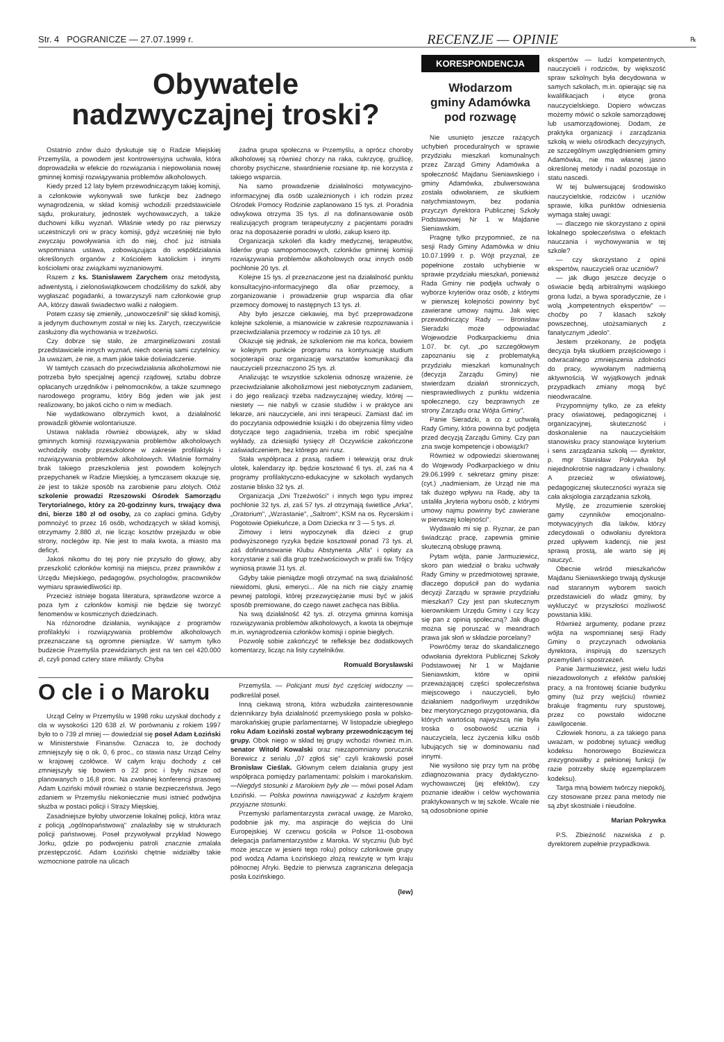Str. 4 POGRANICZE — 27.07.1999 r.
RECENZJE — OPINIE
℞
Obywatele
nadzwyczajnej troski?
Ostatnio znów dużo dyskutuje się o Radzie Miejskiej Przemyśla, a powodem jest kontrowersyjna uchwała, która doprowadziła w efekcie do rozwiązania i niepowołania nowej gminnej komisji rozwiązywania problemów alkoholowych.
Kiedy przed 12 laty byłem przewodniczącym takiej komisji, a członkowie wykonywali swe funkcje bez żadnego wynagrodzenia, w skład komisji wchodzili przedstawiciele sądu, prokuratury, jednostek wychowawczych, a także duchowni kilku wyznań. Właśnie wtedy po raz pierwszy uczestniczyli oni w pracy komisji, gdyż wcześniej nie było zwyczaju powoływania ich do niej, choć już istniała wspomniana ustawa, zobowiązująca do współdziałania określonych organów z Kościołem katolickim i innymi kościołami oraz związkami wyznaniowymi.
Razem z ks. Stanisławem Zarychem oraz metodystą, adwentystą, i zielonoświątkowcem chodziliśmy do szkół, aby wygłaszać pogadanki, a towarzyszyli nam członkowie grup AA, którzy dawali świadectwo walki z nałogiem.
Potem czasy się zmieniły, „unowocześnił" się skład komisji, a jedynym duchownym został w niej ks. Zarych, rzeczywiście zasłużony dla wychowania w trzeźwości.
Czy dobrze się stało, że zmarginelizowani zostali przedstawiciele innych wyznań, niech ocenią sami czytelnicy. Ja uważam, że nie, a mam jakie takie doświadczenie.
W tamtych czasach do przeciwdziałania alkoholizmowi nie potrzeba było specjalnej agencji rządowej, sztabu dobrze opłacanych urzędników i pełnomocników, a także szumnego narodowego programu, który Bóg jeden wie jak jest realizowany, bo jakoś cicho o nim w mediach.
Nie wydatkowano olbrzymich kwot, a działalność prowadzili głównie wolontariusze.
Ustawa nakłada również obowiązek, aby w skład gminnych komisji rozwiązywania problemów alkoholowych wchodziły osoby przeszkolone w zakresie profilaktyki i rozwiązywania problemów alkoholowych. Właśnie formalny brak takiego przeszkolenia jest powodem kolejnych przepychanek w Radzie Miejskiej, a tymczasem okazuje się, że jest to także sposób na zarobienie paru złotych. Otóż szkolenie prowadzi Rzeszowski Ośrodek Samorządu Terytorialnego, który za 20-godzinny kurs, trwający dwa dni, bierze 180 zł od osoby, za co zapłaci gmina. Gdyby pomnożyć to przez 16 osób, wchodzących w skład komisji, otrzymamy 2.880 zł, nie licząc kosztów przejazdu w obie strony, noclegów itp. Nie jest to mała kwota, a miasto ma deficyt.
Jakoś nikomu do tej pory nie przyszło do głowy, aby przeszkolić członków komisji na miejscu, przez prawników z Urzędu Miejskiego, pedagogów, psychologów, pracowników wymiaru sprawiedliwości itp.
Przecież istnieje bogata literatura, sprawdzone wzorce a poza tym z członków komisji nie będzie się tworzyć fenomenów w kosmicznych dziedzinach.
Na różnorodne działania, wynikające z programów profilaktyki i rozwiązywania problemów alkoholowych przeznaczane są ogromne pieniądze. W samym tylko budżecie Przemyśla przewidzianych jest na ten cel 420.000 zł, czyli ponad cztery stare miliardy. Chyba
żadna grupa społeczna w Przemyślu, a oprócz choroby alkoholowej są również chorzy na raka, cukrzycę, gruźlicę, choroby psychiczne, stwardnienie rozsiane itp. nie korzysta z takiego wsparcia.
Na samo prowadzenie działalności motywacyjno-informacyjnej dla osób uzależnionych i ich rodzin przez Ośrodek Pomocy Rodzinie zaplanowano 15 tys. zł. Poradnia odwykowa otrzyma 35 tys. zł na dofinansowanie osób realizujących program terapeutyczny z pacjentami poradni oraz na doposażenie poradni w ulotki, zakup ksero itp.
Organizacja szkoleń dla kadry medycznej, terapeutów, liderów grup samopomocowych, członków gminnej komisji rozwiązywania problemów alkoholowych oraz innych osób pochłonie 20 tys. zł.
Kolejne 15 tys. zł przeznaczone jest na działalność punktu konsultacyjno-informacyjnego dla ofiar przemocy, a zorganizowanie i prowadzenie grup wsparcia dla ofiar przemocy domowej to następnych 13 tys. zł.
Aby było jeszcze ciekawiej, ma być przeprowadzone kolejne szkolenie, a mianowicie w zakresie rozpoznawania i przeciwdziałania przemocy w rodzinie za 10 tys. zł!
Okazuje się jednak, że szkoleniom nie ma końca, bowiem w kolejnym punkcie programu na kontynuację studium socjoterapii oraz organizację warsztatów komunikacji dla nauczycieli przeznaczono 25 tys. zł.
Analizując te wszystkie szkolenia odnoszę wrażenie, że przeciwdziałanie alkoholizmowi jest niebotycznym zadaniem, i do jego realizacji trzeba nadzwyczajnej wiedzy, której — niestety — nie nabyli w czasie studiów i w praktyce ani lekarze, ani nauczyciele, ani inni terapeuci. Zamiast dać im do poczytania odpowiednie książki i do obejrzenia filmy video dotyczące tego zagadnienia, trzeba im robić specjalne wykłady, za dziesiątki tysięcy zł! Oczywiście zakończone zaświadczeniem, bez którego ani rusz.
Stała współpraca z prasą, radiem i telewizją oraz druk ulotek, kalendarzy itp. będzie kosztować 6 tys. zł, zaś na 4 programy profilaktyczno-edukacyjne w szkołach wydanych zostanie blisko 32 tys. zł.
Organizacja „Dni Trzeźwości" i innych tego typu imprez pochłonie 32 tys. zł, zaś 57 tys. zł otrzymają świetlice „Arka", „Oratorium", „Wzrastanie", „Saltrom", KSM na os. Rycerskim i Pogotowie Opiekuńcze, a Dom Dziecka nr 3 — 5 tys. zł.
Zimowy i letni wypoczynek dla dzieci z grup podwyższonego ryzyka będzie kosztował ponad 73 tys. zł, zaś dofinansowanie Klubu Abstynenta „Alfa" i opłaty za korzystanie z sali dla grup trzeźwościowych w prafii św. Trójcy wyniosą prawie 31 tys. zł.
Gdyby takie pieniądze mogli otrzymać na swą działalność niewidomi, głusi, emeryci... Ale na nich nie ciąży znamię pewnej patologii, której przezwyciężanie musi być w jakiś sposób premiowane, do czego nawet zachęca nas Biblia.
Na swą działalność 42 tys. zł. otrzyma gminna komisja rozwiązywania problemów alkoholowych, a kwota ta obejmuje m.in. wynagrodzenia członków komisji i opinie biegłych.
Pozwolę sobie zakończyć te refleksje bez dodatkowych komentarzy, licząc na listy czytelników.
Romuald Borysławski
O cle i o Maroku
Urząd Celny w Przemyślu w 1998 roku uzyskał dochody z cła w wysokości 120 638 zł. W porównaniu z rokiem 1997 było to o 739 zł mniej — dowiedział się poseł Adam Łoziński w Ministerstwie Finansów. Oznacza to, że dochody zmniejszyły się o ok. 0, 6 proc., co stawia nasz Urząd Celny w krajowej czołówce. W całym kraju dochody z ceł zmniejszyły się bowiem o 22 proc i były niższe od planowanych o 16,8 proc. Na zwołanej konferencji prasowej Adam Łoziński mówił również o stanie bezpieczeństwa. Jego zdaniem w Przemyślu niekoniecznie musi istnieć podwójna służba w postaci policji i Straży Miejskiej.
Zasadniejsze byłoby utworzenie lokalnej policji, która wraz z policją „ogólnopaństwową" znalazłaby się w strukturach policji państwowej. Poseł przywoływał przykład Nowego Jorku, gdzie po podwojeniu patroli znacznie zmalała przestępczość. Adam Łoziński chętnie widziałby takie wzmocnione patrole na ulicach
Przemyśla. — Policjant musi być częściej widoczny — podkreślał poseł.
Inną ciekawą stroną, która wzbudziła zainteresowanie dziennikarzy była działalność przemyskiego posła w polsko-marokańskiej grupie parlamentarnej. W listopadzie ubiegłego roku Adam Łoziński został wybrany przewodniczącym tej grupy. Obok niego w skład tej grupy wchodzi również m.in. senator Witold Kowalski oraz niezapomniany porucznik Borewicz z serialu „07 zgłoś się" czyli krakowski poseł Bronisław Cieślak. Głównym celem działania grupy jest współpraca pomiędzy parlamentami: polskim i marokańskim. —Niegdyś stosunki z Marokiem były złe — mówi poseł Adam Łoziński. — Polska powinna nawiązywać z każdym krajem przyjazne stosunki.
Przemyski parlamentarzysta zwracał uwagę, że Maroko, podobnie jak my, ma aspiracje do wejścia do Unii Europejskiej. W czerwcu gościła w Polsce 11-osobowa delegacja parlamentarzystów z Maroka. W styczniu (lub być może jeszcze w jesieni tego roku) polscy członkowie grupy pod wodzą Adama Łozińskiego złożą rewizytę w tym kraju północnej Afryki. Będzie to pierwsza zagraniczna delegacja posła Łozińskiego.
(lew)
KORESPONDENCJA
Włodarzom
gminy Adamówka
pod rozwagę
Nie usunięto jeszcze rażących uchybień proceduralnych w sprawie przydziału mieszkań komunalnych przez Zarząd Gminy Adamówka a społeczność Majdanu Sieniawskiego i gminy Adamówka, zbulwersowana została odwołaniem, ze skutkiem natychmiastowym, bez podania przyczyn dyrektora Publicznej Szkoły Podstawowej Nr 1 w Majdanie Sieniawskim.
Pragnę tylko przypomnieć, że na sesji Rady Gminy Adamówka w dniu 10.07.1999 r. p. Wójt przyznał, że popełnione zostało uchybienie w sprawie przydziału mieszkań, ponieważ Rada Gminy nie podjęła uchwały o wyborze kryteriów oraz osób, z którymi w pierwszej kolejności powinny być zawierane umowy najmu. Jak więc przewodniczący Rady — Bronisław Sieradzki może odpowiadać Wojewodzie Podkarpackiemu dnia 1.07. br. cyt. „po szczegółowym zapoznaniu się z problematyką przydziału mieszkań komunalnych (decyzja Zarządu Gminy) nie stwierdzam działań stronniczych, niesprawiedliwych z punktu widzenia społecznego, czy bezprawnych ze strony Zarządu oraz Wójta Gminy".
Panie Sieradzki, a co z uchwałą Rady Gminy, która powinna być podjęta przed decyzją Zarządu Gminy. Czy pan zna swoje kompetencje i obowiązki?
Również w odpowiedzi skierowanej do Wojewody Podkarpackiego w dniu 29.06.1999 r. sekretarz gminy pisze: (cyt.) „nadmieniam, że Urząd nie ma tak dużego wpływu na Radę, aby ta ustaliła „kryteria wyboru osób, z którymi umowy najmu powinny być zawierane w pierwszej kolejności".
Wydawało mi się p. Ryznar, że pan świadcząc pracę, zapewnia gminie skuteczną obsługę prawną.
Pytam wójta, panie Jarmuziewicz, skoro pan wiedział o braku uchwały Rady Gminy w przedmiotowej sprawie, dlaczego dopuścił pan do wydania decyzji Zarządu w sprawie przydziału mieszkań? Czy jest pan skutecznym kierownikiem Urzędu Gminy i czy liczy się pan z opinią społeczną? Jak długo można się poruszać w meandrach prawa jak słoń w składzie porcelany?
Powróćmy teraz do skandalicznego odwołania dyrektora Publicznej Szkoły Podstawowej Nr 1 w Majdanie Sieniawskim, które w opinii przeważającej części społeczeństwa miejscowego i nauczycieli, było działaniem nadgorliwym urzędników bez merytorycznego przygotowania, dla których wartością najwyższą nie była troska o osobowość ucznia i nauczyciela, lecz życzenia kilku osób lubujących się w dominowaniu nad innymi.
Nie wysilono się przy tym na próbę zdiagnozowania pracy dydaktyczno-wychowawczej (jej efektów), czy poznanie ideałów i celów wychowania praktykowanych w tej szkole. Wcale nie są odosobnione opinie
ekspertów — ludzi kompetentnych, nauczycieli i rodziców, by większość spraw szkolnych była decydowana w samych szkołach, m.in. opierając się na kwalifikacjach i etyce grona nauczycielskiego. Dopiero wówczas możemy mówić o szkole samorządowej lub usamorządowionej. Dodam, że praktyka organizacji i zarządzania szkołą w wielu ośrodkach decyzyjnych, ze szczególnym uwzględnieniem gminy Adamówka, nie ma własnej jasno określonej metody i nadal pozostaje in statu nascedi.
W tej bulwersującej środowisko nauczycielskie, rodziców i uczniów sprawie, kilka punktów odniesienia wymaga stałej uwagi:
— dlaczego nie skorzystano z opinii lokalnego społeczeństwa o efektach nauczania i wychowywania w tej szkole?
— czy skorzystano z opinii ekspertów, nauczycieli oraz uczniów?
— jak długo jeszcze decyzje o oświacie będą arbitralnymi wąskiego grona ludzi, a bywa sporadycznie, że i wolą „kompetentnych ekspertów" — choćby po 7 klasach szkoły powszechnej, utożsamianych z fanatycznym „ideolo".
Jestem przekonany, że podjęta decyzja była skutkiem przejściowego i odwracalnego zmniejszenia zdolności do pracy, wywołanym nadmierną aktywnością. W wyjątkowych jednak przypadkach zmiany mogą być nieodwracalne.
Przypomnijmy tylko, że za efekty pracy oświatowej, pedagogicznej i organizacyjnej, skuteczność i doskonalenie na nauczycielskim stanowisku pracy stanowiące kryterium i sens zarządzania szkołą — dyrektor, p. mgr Stanisław Pokrywka był niejednokrotnie nagradzany i chwalony. A przecież w oświatowej, pedagogicznej skuteczności wyraża się cała aksjologia zarządzania szkołą.
Myślę, że zrozumienie szerokiej gamy czynników emocjonalno-motywacyjnych dla laików, którzy zdecydowali o odwołaniu dyrektora przed upływem kadencji, nie jest sprawą prostą, ale warto się jej nauczyć.
Obecnie wśród mieszkańców Majdanu Sieniawskiego trwają dyskusje nad starannym wyborem swoich przedstawicieli do władz gminy, by wykluczyć w przyszłości możliwość powstania kliki.
Również argumenty, podane przez wójta na wspomnianej sesji Rady Gminy o przyczynach odwołania dyrektora, inspirują do szerszych przemyśleń i spostrzeżeń.
Panie Jarmuziewicz, jest wielu ludzi niezadowolonych z efektów pańskiej pracy, a na frontowej ścianie budynku gminy (tuż przy wejściu) również brakuje fragmentu rury spustowej, przez co powstało widoczne zawilgocenie.
Człowiek honoru, a za takiego pana uważam, w podobnej sytuacji według kodeksu honorowego Boziewicza zrezygnowałby z pełnionej funkcji (w razie potrzeby służę egzemplarzem kodeksu).
Targa mną bowiem twórczy niepokój, czy stosowane przez pana metody nie są zbyt skostniałe i nieudolne.
Marian Pokrywka
P.S. Zbieżność nazwiska z p. dyrektorem zupełnie przypadkowa.